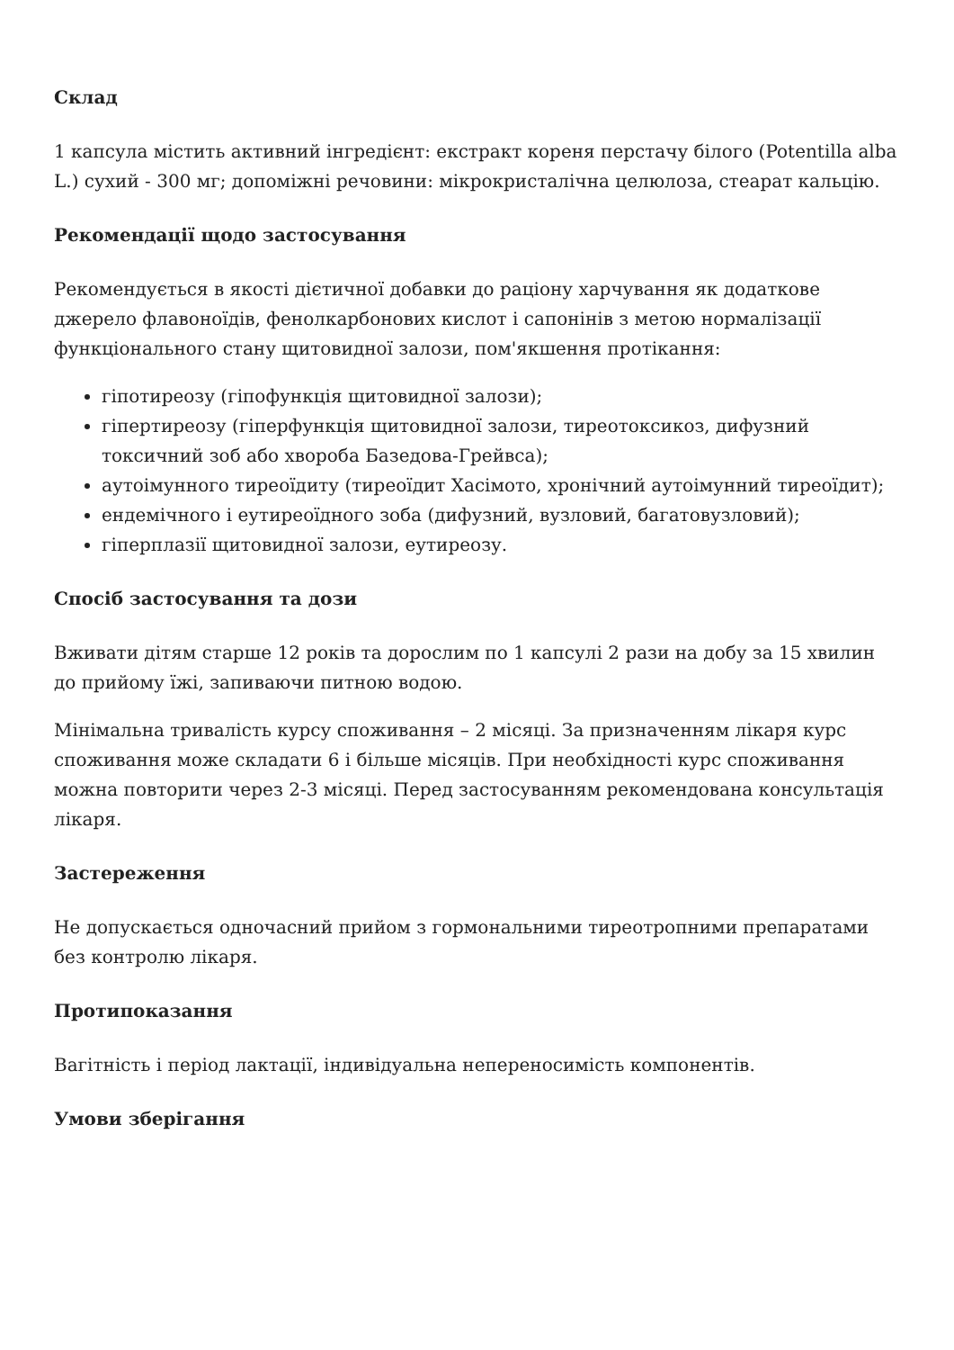Склад
1 капсула містить активний інгредієнт: екстракт кореня перстачу білого (Potentilla alba L.) сухий - 300 мг; допоміжні речовини: мікрокристалічна целюлоза, стеарат кальцію.
Рекомендації щодо застосування
Рекомендується в якості дієтичної добавки до раціону харчування як додаткове джерело флавоноїдів, фенолкарбонових кислот і сапонінів з метою нормалізації функціонального стану щитовидної залози, пом'якшення протікання:
гіпотиреозу (гіпофункція щитовидної залози);
гіпертиреозу (гіперфункція щитовидної залози, тиреотоксикоз, дифузний токсичний зоб або хвороба Базедова-Грейвса);
аутоімунного тиреоїдиту (тиреоїдит Хасімото, хронічний аутоімунний тиреоїдит);
ендемічного і еутиреоїдного зоба (дифузний, вузловий, багатовузловий);
гіперплазії щитовидної залози, еутиреозу.
Спосіб застосування та дози
Вживати дітям старше 12 років та дорослим по 1 капсулі 2 рази на добу за 15 хвилин до прийому їжі, запиваючи питною водою.
Мінімальна тривалість курсу споживання – 2 місяці. За призначенням лікаря курс споживання може складати 6 і більше місяців. При необхідності курс споживання можна повторити через 2-3 місяці. Перед застосуванням рекомендована консультація лікаря.
Застереження
Не допускається одночасний прийом з гормональними тиреотропними препаратами без контролю лікаря.
Протипоказання
Вагітність і період лактації, індивідуальна непереносимість компонентів.
Умови зберігання